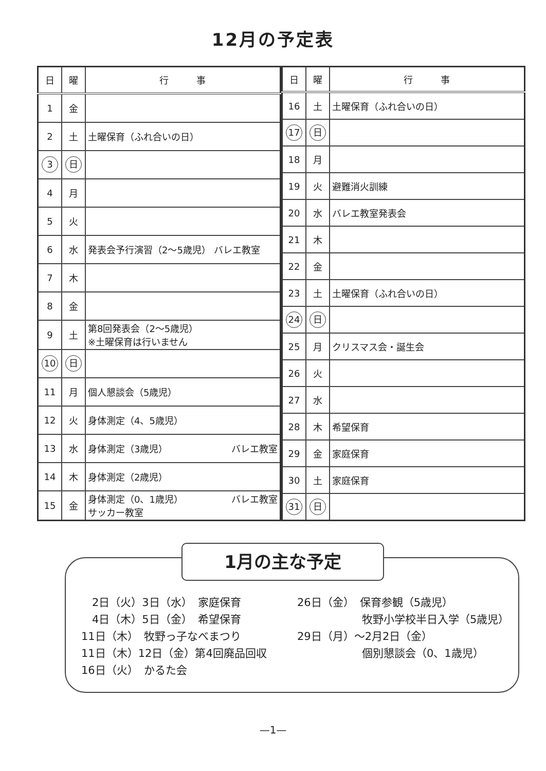12月の予定表
| 日 | 曜 | 行 事 |
| --- | --- | --- |
| 1 | 金 | |
| 2 | 土 | 土曜保育（ふれ合いの日） |
| 3 | 日 | |
| 4 | 月 | |
| 5 | 火 | |
| 6 | 水 | 発表会予行演習（2～5歳児） バレエ教室 |
| 7 | 木 | |
| 8 | 金 | |
| 9 | 土 | 第8回発表会（2～5歳児） ※土曜保育は行いません |
| 10 | 日 | |
| 11 | 月 | 個人懇談会（5歳児） |
| 12 | 火 | 身体測定（4、5歳児） |
| 13 | 水 | 身体測定（3歳児） バレエ教室 |
| 14 | 木 | 身体測定（2歳児） |
| 15 | 金 | 身体測定（0、1歳児） バレエ教室 サッカー教室 |
| 日 | 曜 | 行 事 |
| --- | --- | --- |
| 16 | 土 | 土曜保育（ふれ合いの日） |
| 17 | 日 | |
| 18 | 月 | |
| 19 | 火 | 避難消火訓練 |
| 20 | 水 | バレエ教室発表会 |
| 21 | 木 | |
| 22 | 金 | |
| 23 | 土 | 土曜保育（ふれ合いの日） |
| 24 | 日 | |
| 25 | 月 | クリスマス会・誕生会 |
| 26 | 火 | |
| 27 | 水 | |
| 28 | 木 | 希望保育 |
| 29 | 金 | 家庭保育 |
| 30 | 土 | 家庭保育 |
| 31 | 日 | |
1月の主な予定
　2日（火）3日（水）　家庭保育
　4日（木）5日（金）　希望保育
11日（木）　牧野っ子なべまつり
11日（木）12日（金）第4回廃品回収
16日（火）　かるた会
26日（金）　保育参観（5歳児）
　　　　　　牧野小学校半日入学（5歳児）
29日（月）～2月2日（金）
　　　　　　個別懇談会（0、1歳児）
—1—